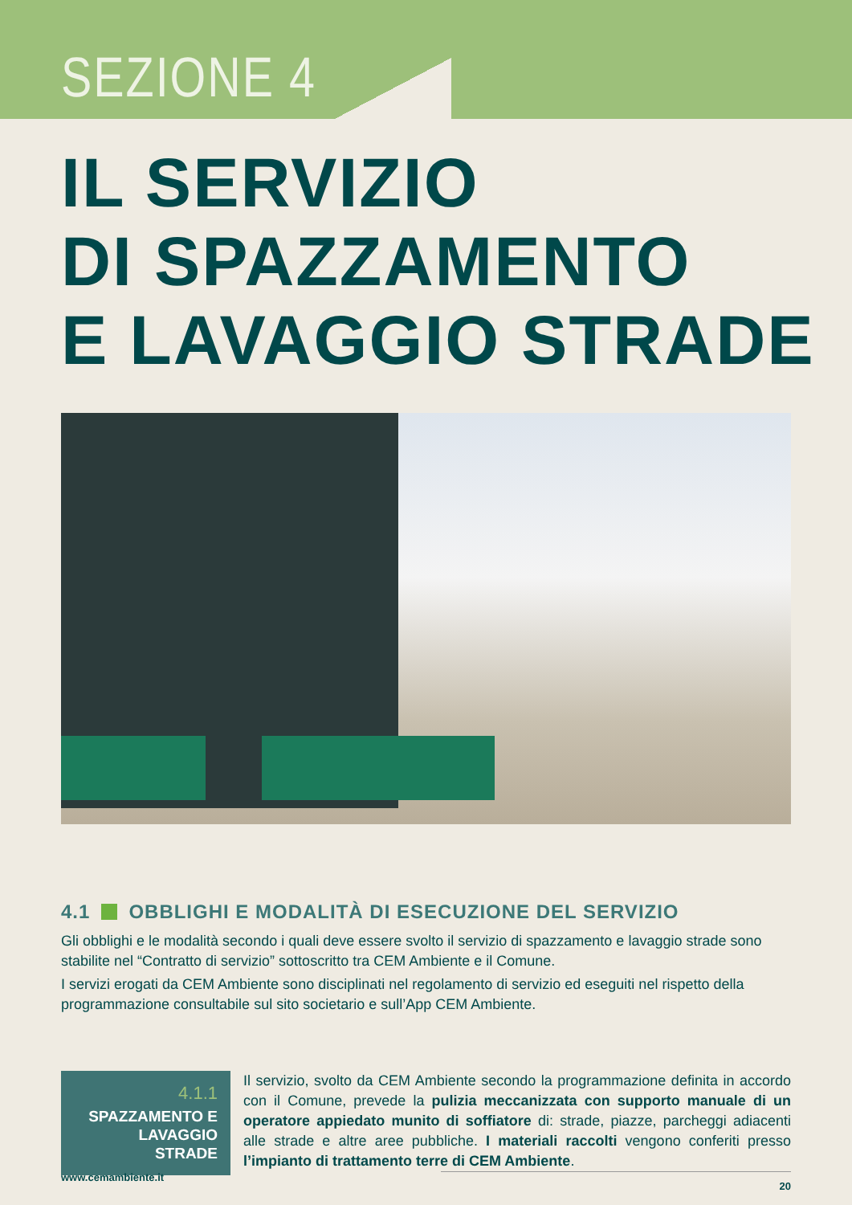SEZIONE 4
IL SERVIZIO
DI SPAZZAMENTO
E LAVAGGIO STRADE
4.1 OBBLIGHI E MODALITÀ DI ESECUZIONE DEL SERVIZIO
Gli obblighi e le modalità secondo i quali deve essere svolto il servizio di spazzamento e lavaggio strade sono stabilite nel “Contratto di servizio” sottoscritto tra CEM Ambiente e il Comune.
I servizi erogati da CEM Ambiente sono disciplinati nel regolamento di servizio ed eseguiti nel rispetto della programmazione consultabile sul sito societario e sull’App CEM Ambiente.
4.1.1
SPAZZAMENTO E LAVAGGIO STRADE
Il servizio, svolto da CEM Ambiente secondo la programmazione definita in accordo con il Comune, prevede la pulizia meccanizzata con supporto manuale di un operatore appiedato munito di soffiatore di: strade, piazze, parcheggi adiacenti alle strade e altre aree pubbliche. I materiali raccolti vengono conferiti presso l’impianto di trattamento terre di CEM Ambiente.
www.cemambiente.it
20